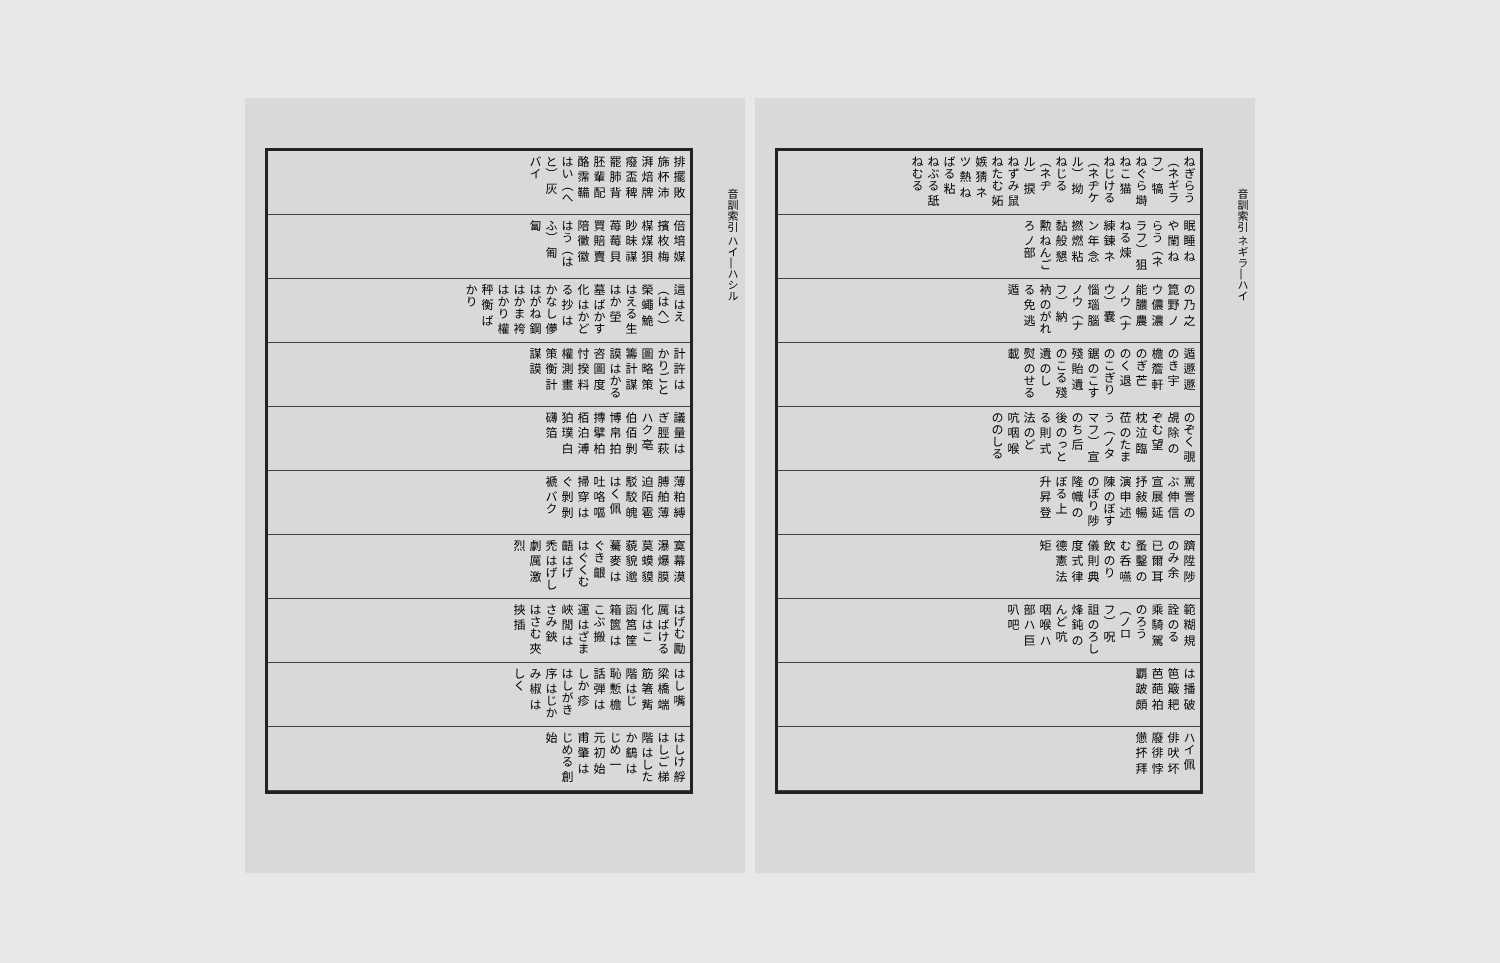音訓索引 ハイ―ハシル
排 擺 敗 旆 杯 沛 湃 焙 牌 癈 盃 稗 罷 肺 背 胚 輩 配 酪 霈 鞴 はい（へと） 灰 バイ
倍 培 媒 擯 枚 梅 楳 煤 狽 眇 昧 禖 苺 莓 貝 買 賠 賣 陪 黴 徽 はう（はふ） 匍 匐
這 はえ（はへ） 榮 蠅 鮠 はえる 生 はか 塋 墓 ばかす 化 はかどる 抄 はかなし 儚 はがね 鋼 はかま 袴 はかり 權 秤 衡 ばかり
計 許 はかりごと 圖 略 策 籌 計 謀 謨 はかる 咨 圖 度 忖 揆 料 權 測 畫 策 衡 計 謀 謨
議 量 はぎ 脛 萩 ハク 亳 伯 佰 剝 博 帛 拍 摶 擘 柏 栢 泊 溥 狛 璞 白 礴 箔
薄 粕 縛 膊 舶 薄 迫 陌 雹 駁 駮 魄 はく 佩 吐 咯 嘔 掃 穿 はぐ 剝 剝 褫 バク
寞 幕 漠 瀑 爆 膜 莫 蟆 貘 藐 貌 邈 驀 麥 はぐき 齦 はぐくむ 齬 はげ 禿 はげし 劇 厲 激 烈
はげむ 勵 厲 ばける 化 はこ 函 筥 筐 箱 篋 はこぶ 搬 運 はざま 峽 閒 はさみ 鋏 はさむ 夾 挾 插
はし 嘴 梁 橋 端 筋 箸 觜 階 はじ 恥 慙 檐 話 弾 はしか 疹 はしがき 序 はじかみ 椒 はしく
はしけ 艀 はしご 梯 階 はしたか 鷂 はじめ 一 元 初 始 甫 肇 はじめる 創 始
音訓索引 ネギラ―ハイ
ねぎらう（ネギラフ） 犒 ねぐら 塒 ねこ 猫 ねじける（ネヂケル） 拗 ねじる（ネヂル） 捩 ねずみ 鼠 ねたむ 妬 嫉 猜 ネツ 熱 ねばる 粘 ねぶる 舐 ねむる
眠 睡 ねや 閨 ねらう（ネラフ） 狙 ねる 煉 練 錬 ネン 年 念 撚 燃 粘 黏 般 懇 勲 ねんごろ ノ部
の 乃 之 箟 野 ノウ 儂 濃 能 膿 農 ノウ（ナウ） 嚢 惱 瑙 腦 ノウ（ナフ） 納 衲 のがれる 免 逃 遁
遁 遯 遯 のき 宇 檐 簷 軒 のぎ 芒 のく 退 のこぎり 鋸 のこす 殘 貽 遺 のこる 殘 遺 のし 熨 のせる 載
のぞく 覗 覘 除 のぞむ 望 枕 泣 臨 莅 のたまう（ノタマフ） 宣 のち 后 後 のっとる 則 式 法 のど 吭 咽 喉 ののしる
罵 詈 のぶ 伸 信 宣 展 延 抒 敍 暢 演 申 述 陳 のぼす のぼり 陟 隆 幟 のぼる 上 升 昇 登
躋 陞 陟 のみ 余 已 爾 耳 蚤 鑿 のむ 呑 嚥 飲 のり 儀 則 典 度 式 律 德 憲 法 矩
範 糊 規 詮 のる 乘 騎 駕 のろう（ノロフ） 呪 詛 のろし 烽 鈍 のんど 吭 咽 喉 ハ部 ハ 巨 叭 吧
は 播 破 笆 簸 耙 芭 葩 袙 覇 跛 頗
ハイ 佩 俳 吠 坏 廢 徘 悖 憊 抔 拜